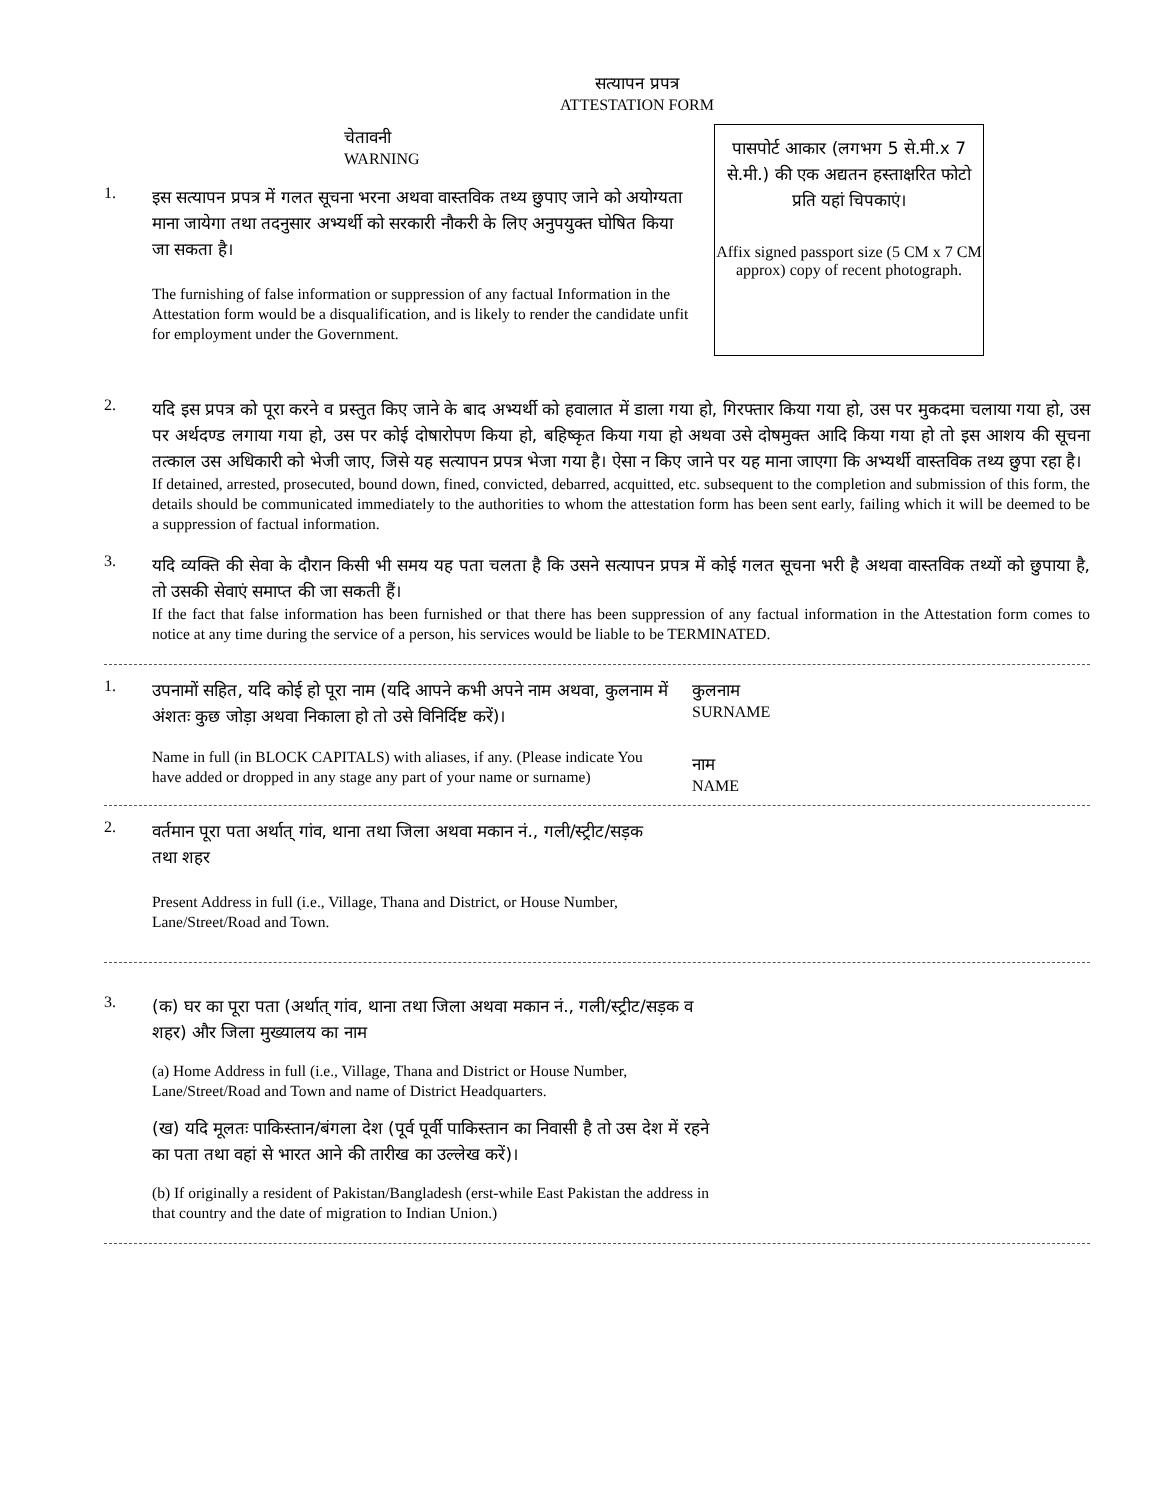सत्यापन प्रपत्र
ATTESTATION FORM
चेतावनी
WARNING
1.
इस सत्यापन प्रपत्र में गलत सूचना भरना अथवा वास्तविक तथ्य छुपाए जाने को अयोग्यता माना जायेगा तथा तदनुसार अभ्यर्थी को सरकारी नौकरी के लिए अनुपयुक्त घोषित किया जा सकता है।
The furnishing of false information or suppression of any factual Information in the Attestation form would be a disqualification, and is likely to render the candidate unfit for employment under the Government.
पासपोर्ट आकार (लगभग 5 से.मी.x 7 से.मी.) की एक अद्यतन हस्ताक्षरित फोटो प्रति यहां चिपकाएं।
Affix signed passport size (5 CM x 7 CM approx) copy of recent photograph.
2.
यदि इस प्रपत्र को पूरा करने व प्रस्तुत किए जाने के बाद अभ्यर्थी को हवालात में डाला गया हो, गिरफ्तार किया गया हो, उस पर मुकदमा चलाया गया हो, उस पर अर्थदण्ड लगाया गया हो, उस पर कोई दोषारोपण किया हो, बहिष्कृत किया गया हो अथवा उसे दोषमुक्त आदि किया गया हो तो इस आशय की सूचना तत्काल उस अधिकारी को भेजी जाए, जिसे यह सत्यापन प्रपत्र भेजा गया है। ऐसा न किए जाने पर यह माना जाएगा कि अभ्यर्थी वास्तविक तथ्य छुपा रहा है।
If detained, arrested, prosecuted, bound down, fined, convicted, debarred, acquitted, etc. subsequent to the completion and submission of this form, the details should be communicated immediately to the authorities to whom the attestation form has been sent early, failing which it will be deemed to be a suppression of factual information.
3.
यदि व्यक्ति की सेवा के दौरान किसी भी समय यह पता चलता है कि उसने सत्यापन प्रपत्र में कोई गलत सूचना भरी है अथवा वास्तविक तथ्यों को छुपाया है, तो उसकी सेवाएं समाप्त की जा सकती हैं।
If the fact that false information has been furnished or that there has been suppression of any factual information in the Attestation form comes to notice at any time during the service of a person, his services would be liable to be TERMINATED.
1.
उपनामों सहित, यदि कोई हो पूरा नाम (यदि आपने कभी अपने नाम अथवा, कुलनाम में अंशतः कुछ जोड़ा अथवा निकाला हो तो उसे विनिर्दिष्ट करें)।
Name in full (in BLOCK CAPITALS) with aliases, if any. (Please indicate You have added or dropped in any stage any part of your name or surname)
कुलनाम
SURNAME
नाम
NAME
2.
वर्तमान पूरा पता अर्थात् गांव, थाना तथा जिला अथवा मकान नं., गली/स्ट्रीट/सड़क तथा शहर
Present Address in full (i.e., Village, Thana and District, or House Number, Lane/Street/Road and Town.
3.
(क) घर का पूरा पता (अर्थात् गांव, थाना तथा जिला अथवा मकान नं., गली/स्ट्रीट/सड़क व शहर) और जिला मुख्यालय का नाम
(a) Home Address in full (i.e., Village, Thana and District or House Number, Lane/Street/Road and Town and name of District Headquarters.
(ख) यदि मूलतः पाकिस्तान/बंगला देश (पूर्व पूर्वी पाकिस्तान का निवासी है तो उस देश में रहने का पता तथा वहां से भारत आने की तारीख का उल्लेख करें)।
(b) If originally a resident of Pakistan/Bangladesh (erst-while East Pakistan the address in that country and the date of migration to Indian Union.)